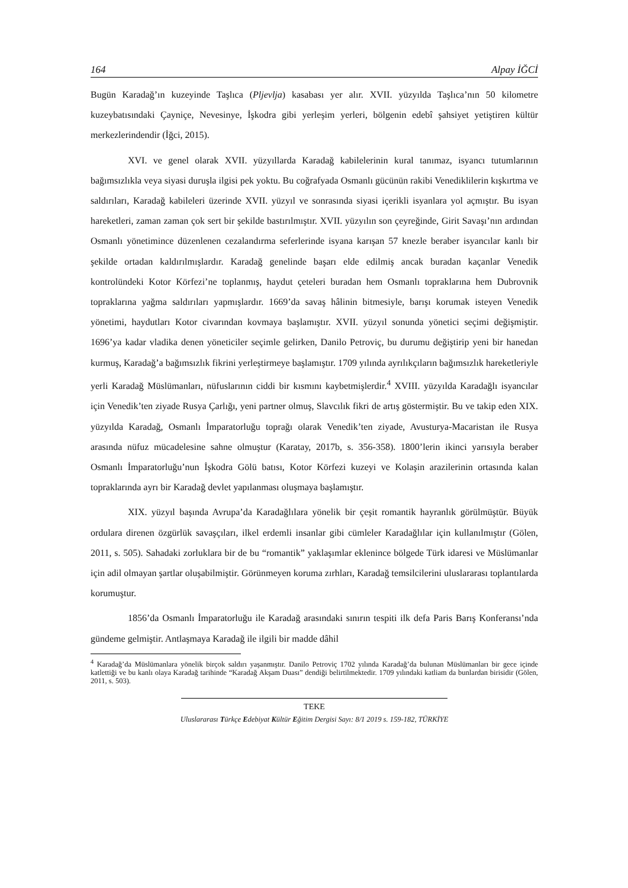164 Alpay İĞCİ
Bugün Karadağ’ın kuzeyinde Taşlıca (Pljevlja) kasabası yer alır. XVII. yüzyılda Taşlıca’nın 50 kilometre kuzeybatısındaki Çayniçe, Nevesinye, İşkodra gibi yerleşim yerleri, bölgenin edebî şahsiyet yetiştiren kültür merkezlerindendir (İğci, 2015).
XVI. ve genel olarak XVII. yüzyıllarda Karadağ kabilelerinin kural tanımaz, isyancı tutumlarının bağımsızlıkla veya siyasi duruşla ilgisi pek yoktu. Bu coğrafyada Osmanlı gücünün rakibi Venediklilerin kışkırtma ve saldırıları, Karadağ kabileleri üzerinde XVII. yüzyıl ve sonrasında siyasi içerikli isyanlara yol açmıştır. Bu isyan hareketleri, zaman zaman çok sert bir şekilde bastırılmıştır. XVII. yüzyılın son çeyreğinde, Girit Savaşı’nın ardından Osmanlı yönetimince düzenlenen cezalandırma seferlerinde isyana karışan 57 knezle beraber isyancılar kanlı bir şekilde ortadan kaldırılmışlardır. Karadağ genelinde başarı elde edilmiş ancak buradan kaçanlar Venedik kontrolündeki Kotor Körfezi’ne toplanmış, haydut çeteleri buradan hem Osmanlı topraklarına hem Dubrovnik topraklarına yağma saldırıları yapmışlardır. 1669’da savaş hâlinin bitmesiyle, barışı korumak isteyen Venedik yönetimi, haydutları Kotor civarından kovmaya başlamıştır. XVII. yüzyıl sonunda yönetici seçimi değişmiştir. 1696’ya kadar vladika denen yöneticiler seçimle gelirken, Danilo Petroviç, bu durumu değiştirip yeni bir hanedan kurmuş, Karadağ’a bağımsızlık fikrini yerleştirmeye başlamıştır. 1709 yılında ayrılıkçıların bağımsızlık hareketleriyle yerli Karadağ Müslümanları, nüfuslarının ciddi bir kısmını kaybetmişlerdir.<sup>4</sup> XVIII. yüzyılda Karadağlı isyancılar için Venedik’ten ziyade Rusya Çarlığı, yeni partner olmuş, Slavcılık fikri de artış göstermiştir. Bu ve takip eden XIX. yüzyılda Karadağ, Osmanlı İmparatorluğu toprağı olarak Venedik’ten ziyade, Avusturya-Macaristan ile Rusya arasında nüfuz mücadelesine sahne olmuştur (Karatay, 2017b, s. 356-358). 1800’lerin ikinci yarısıyla beraber Osmanlı İmparatorluğu’nun İşkodra Gölü batısı, Kotor Körfezi kuzeyi ve Kolaşin arazilerinin ortasında kalan topraklarında ayrı bir Karadağ devlet yapılanması oluşmaya başlamıştır.
XIX. yüzyıl başında Avrupa’da Karadağlılara yönelik bir çeşit romantik hayranlık görülmüştür. Büyük ordulara direnen özgürlük savaşçıları, ilkel erdemli insanlar gibi cümleler Karadağlılar için kullanılmıştır (Gölen, 2011, s. 505). Sahadaki zorluklara bir de bu “romantik” yaklaşımlar eklenince bölgede Türk idaresi ve Müslümanlar için adil olmayan şartlar oluşabilmiştir. Görünmeyen koruma zırhları, Karadağ temsilcilerini uluslararası toplantılarda korumuştur.
1856’da Osmanlı İmparatorluğu ile Karadağ arasındaki sınırın tespiti ilk defa Paris Barış Konferansı’nda gündeme gelmiştir. Antlaşmaya Karadağ ile ilgili bir madde dâhil
<sup>4</sup> Karadağ’da Müslümanlara yönelik birçok saldırı yaşanmıştır. Danilo Petroviç 1702 yılında Karadağ’da bulunan Müslümanları bir gece içinde katlettiği ve bu kanlı olaya Karadağ tarihinde “Karadağ Akşam Duası” dendiği belirtilmektedir. 1709 yılındaki katliam da bunlardan birisidir (Gölen, 2011, s. 503).
TEKE
Uluslararası Türkçe Edebiyat Kültür Eğitim Dergisi Sayı: 8/1 2019 s. 159-182, TÜRKİYE